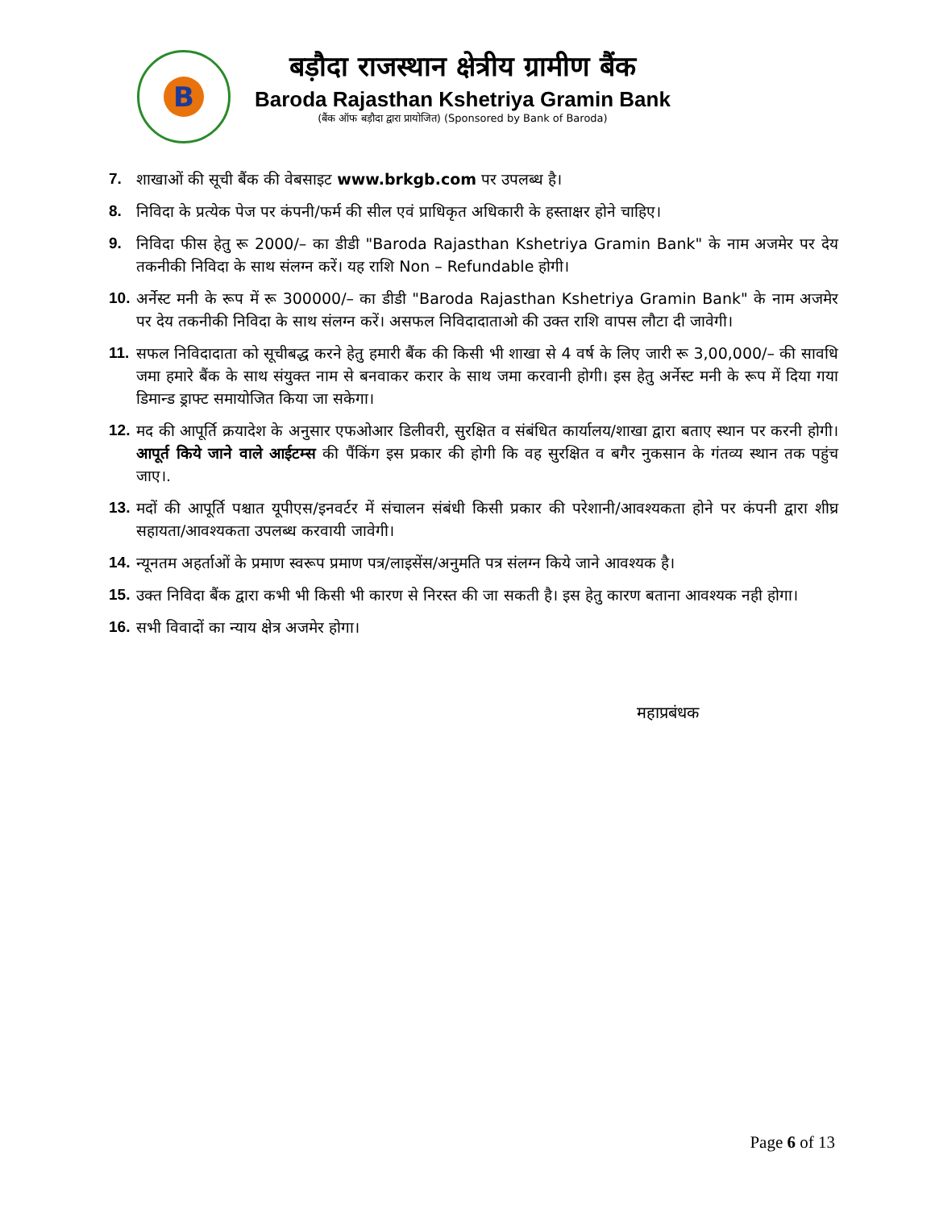B
बड़ौदा राजस्थान क्षेत्रीय ग्रामीण बैंक
Baroda Rajasthan Kshetriya Gramin Bank
(बैंक ऑफ बड़ौदा द्वारा प्रायोजित) (Sponsored by Bank of Baroda)
7. शाखाओं की सूची बैंक की वेबसाइट www.brkgb.com पर उपलब्ध है।
8. निविदा के प्रत्येक पेज पर कंपनी/फर्म की सील एवं प्राधिकृत अधिकारी के हस्ताक्षर होने चाहिए।
9. निविदा फीस हेतु रू 2000/– का डीडी "Baroda Rajasthan Kshetriya Gramin Bank" के नाम अजमेर पर देय तकनीकी निविदा के साथ संलग्न करें। यह राशि Non – Refundable होगी।
10. अर्नेस्ट मनी के रूप में रू 300000/– का डीडी "Baroda Rajasthan Kshetriya Gramin Bank" के नाम अजमेर पर देय तकनीकी निविदा के साथ संलग्न करें। असफल निविदादाताओ की उक्त राशि वापस लौटा दी जावेगी।
11. सफल निविदादाता को सूचीबद्ध करने हेतु हमारी बैंक की किसी भी शाखा से 4 वर्ष के लिए जारी रू 3,00,000/– की सावधि जमा हमारे बैंक के साथ संयुक्त नाम से बनवाकर करार के साथ जमा करवानी होगी। इस हेतु अर्नेस्ट मनी के रूप में दिया गया डिमान्ड ड्राफ्ट समायोजित किया जा सकेगा।
12. मद की आपूर्ति क्रयादेश के अनुसार एफओआर डिलीवरी, सुरक्षित व संबंधित कार्यालय/शाखा द्वारा बताए स्थान पर करनी होगी। आपूर्त किये जाने वाले आईटम्स की पैंकिंग इस प्रकार की होगी कि वह सुरक्षित व बगैर नुकसान के गंतव्य स्थान तक पहुंच जाए।.
13. मदों की आपूर्ति पश्चात यूपीएस/इनवर्टर में संचालन संबंधी किसी प्रकार की परेशानी/आवश्यकता होने पर कंपनी द्वारा शीघ्र सहायता/आवश्यकता उपलब्ध करवायी जावेगी।
14. न्यूनतम अहर्ताओं के प्रमाण स्वरूप प्रमाण पत्र/लाइसेंस/अनुमति पत्र संलग्न किये जाने आवश्यक है।
15. उक्त निविदा बैंक द्वारा कभी भी किसी भी कारण से निरस्त की जा सकती है। इस हेतु कारण बताना आवश्यक नही होगा।
16. सभी विवादों का न्याय क्षेत्र अजमेर होगा।
महाप्रबंधक
Page 6 of 13